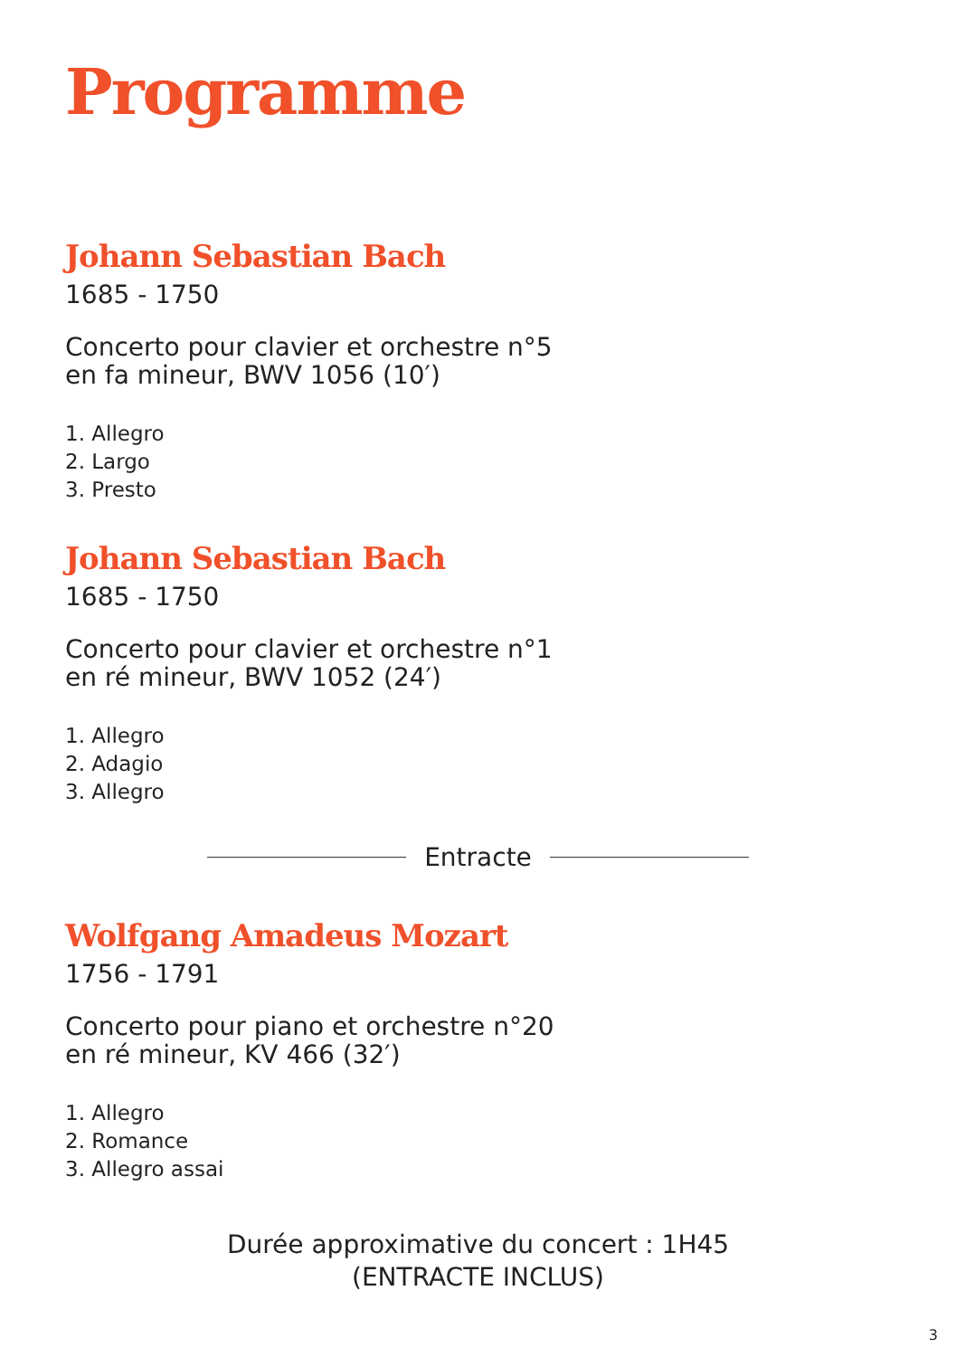Programme
Johann Sebastian Bach
1685 - 1750
Concerto pour clavier et orchestre n°5
en fa mineur, BWV 1056 (10′)
1. Allegro
2. Largo
3. Presto
Johann Sebastian Bach
1685 - 1750
Concerto pour clavier et orchestre n°1
en ré mineur, BWV 1052 (24′)
1. Allegro
2. Adagio
3. Allegro
Entracte
Wolfgang Amadeus Mozart
1756 - 1791
Concerto pour piano et orchestre n°20
en ré mineur, KV 466 (32′)
1. Allegro
2. Romance
3. Allegro assai
Durée approximative du concert : 1H45
(ENTRACTE INCLUS)
3